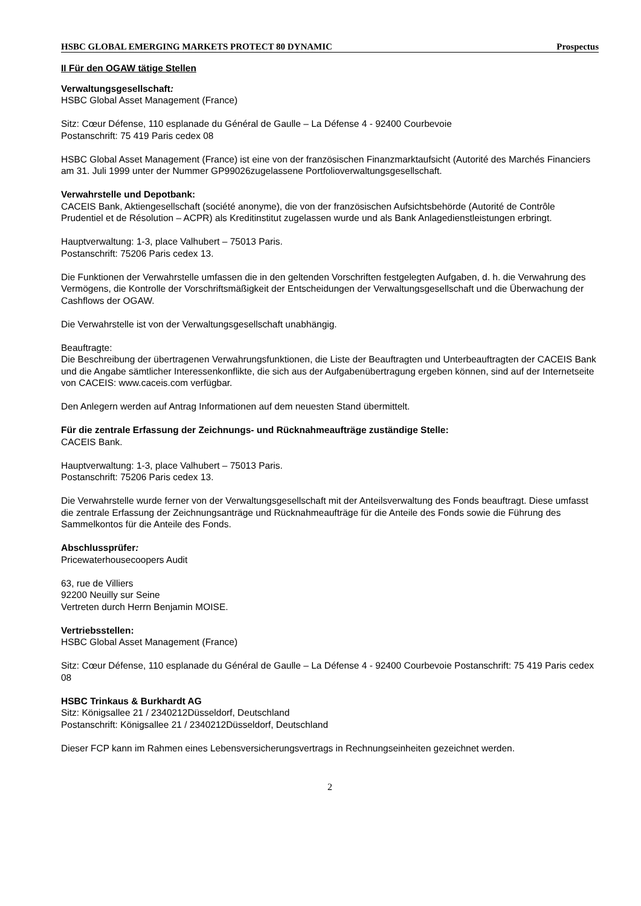HSBC GLOBAL EMERGING MARKETS PROTECT 80 DYNAMIC Prospectus
II Für den OGAW tätige Stellen
Verwaltungsgesellschaft:
HSBC Global Asset Management (France)
Sitz: Cœur Défense, 110 esplanade du Général de Gaulle – La Défense 4 - 92400 Courbevoie
Postanschrift: 75 419 Paris cedex 08
HSBC Global Asset Management (France) ist eine von der französischen Finanzmarktaufsicht (Autorité des Marchés Financiers am 31. Juli 1999 unter der Nummer GP99026zugelassene Portfolioverwaltungsgesellschaft.
Verwahrstelle und Depotbank:
CACEIS Bank, Aktiengesellschaft (société anonyme), die von der französischen Aufsichtsbehörde (Autorité de Contrôle Prudentiel et de Résolution – ACPR) als Kreditinstitut zugelassen wurde und als Bank Anlagedienstleistungen erbringt.
Hauptverwaltung: 1-3, place Valhubert – 75013 Paris.
Postanschrift: 75206 Paris cedex 13.
Die Funktionen der Verwahrstelle umfassen die in den geltenden Vorschriften festgelegten Aufgaben, d. h. die Verwahrung des Vermögens, die Kontrolle der Vorschriftsmäßigkeit der Entscheidungen der Verwaltungsgesellschaft und die Überwachung der Cashflows der OGAW.
Die Verwahrstelle ist von der Verwaltungsgesellschaft unabhängig.
Beauftragte:
Die Beschreibung der übertragenen Verwahrungsfunktionen, die Liste der Beauftragten und Unterbeauftragten der CACEIS Bank und die Angabe sämtlicher Interessenkonflikte, die sich aus der Aufgabenübertragung ergeben können, sind auf der Internetseite von CACEIS: www.caceis.com verfügbar.
Den Anlegern werden auf Antrag Informationen auf dem neuesten Stand übermittelt.
Für die zentrale Erfassung der Zeichnungs- und Rücknahmeaufträge zuständige Stelle:
CACEIS Bank.
Hauptverwaltung: 1-3, place Valhubert – 75013 Paris.
Postanschrift: 75206 Paris cedex 13.
Die Verwahrstelle wurde ferner von der Verwaltungsgesellschaft mit der Anteilsverwaltung des Fonds beauftragt. Diese umfasst die zentrale Erfassung der Zeichnungsanträge und Rücknahmeaufträge für die Anteile des Fonds sowie die Führung des Sammelkontos für die Anteile des Fonds.
Abschlussprüfer:
Pricewaterhousecoopers Audit
63, rue de Villiers
92200 Neuilly sur Seine
Vertreten durch Herrn Benjamin MOISE.
Vertriebsstellen:
HSBC Global Asset Management (France)
Sitz: Cœur Défense, 110 esplanade du Général de Gaulle – La Défense 4 - 92400 Courbevoie Postanschrift: 75 419 Paris cedex 08
HSBC Trinkaus & Burkhardt AG
Sitz: Königsallee 21 / 2340212Düsseldorf, Deutschland
Postanschrift: Königsallee 21 / 2340212Düsseldorf, Deutschland
Dieser FCP kann im Rahmen eines Lebensversicherungsvertrags in Rechnungseinheiten gezeichnet werden.
2